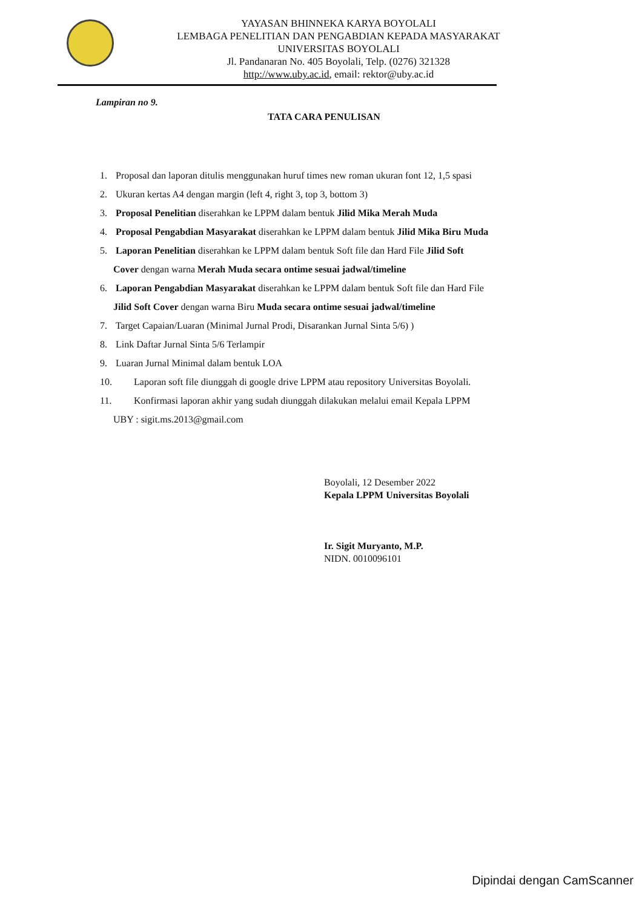YAYASAN BHINNEKA KARYA BOYOLALI
LEMBAGA PENELITIAN DAN PENGABDIAN KEPADA MASYARAKAT
UNIVERSITAS BOYOLALI
Jl. Pandanaran No. 405 Boyolali, Telp. (0276) 321328
http://www.uby.ac.id, email: rektor@uby.ac.id
Lampiran no 9.
TATA CARA PENULISAN
1. Proposal dan laporan ditulis menggunakan huruf times new roman ukuran font 12, 1,5 spasi
2. Ukuran kertas A4 dengan margin (left 4, right 3, top 3, bottom 3)
3. Proposal Penelitian diserahkan ke LPPM dalam bentuk Jilid Mika Merah Muda
4. Proposal Pengabdian Masyarakat diserahkan ke LPPM dalam bentuk Jilid Mika Biru Muda
5. Laporan Penelitian diserahkan ke LPPM dalam bentuk Soft file dan Hard File Jilid Soft
Cover dengan warna Merah Muda secara ontime sesuai jadwal/timeline
6. Laporan Pengabdian Masyarakat diserahkan ke LPPM dalam bentuk Soft file dan Hard File
Jilid Soft Cover dengan warna Biru Muda secara ontime sesuai jadwal/timeline
7. Target Capaian/Luaran (Minimal Jurnal Prodi, Disarankan Jurnal Sinta 5/6) )
8. Link Daftar Jurnal Sinta 5/6 Terlampir
9. Luaran Jurnal Minimal dalam bentuk LOA
10. Laporan soft file diunggah di google drive LPPM atau repository Universitas Boyolali.
11. Konfirmasi laporan akhir yang sudah diunggah dilakukan melalui email Kepala LPPM
UBY : sigit.ms.2013@gmail.com
Boyolali, 12 Desember 2022
Kepala LPPM Universitas Boyolali
Ir. Sigit Muryanto, M.P.
NIDN. 0010096101
Dipindai dengan CamScanner